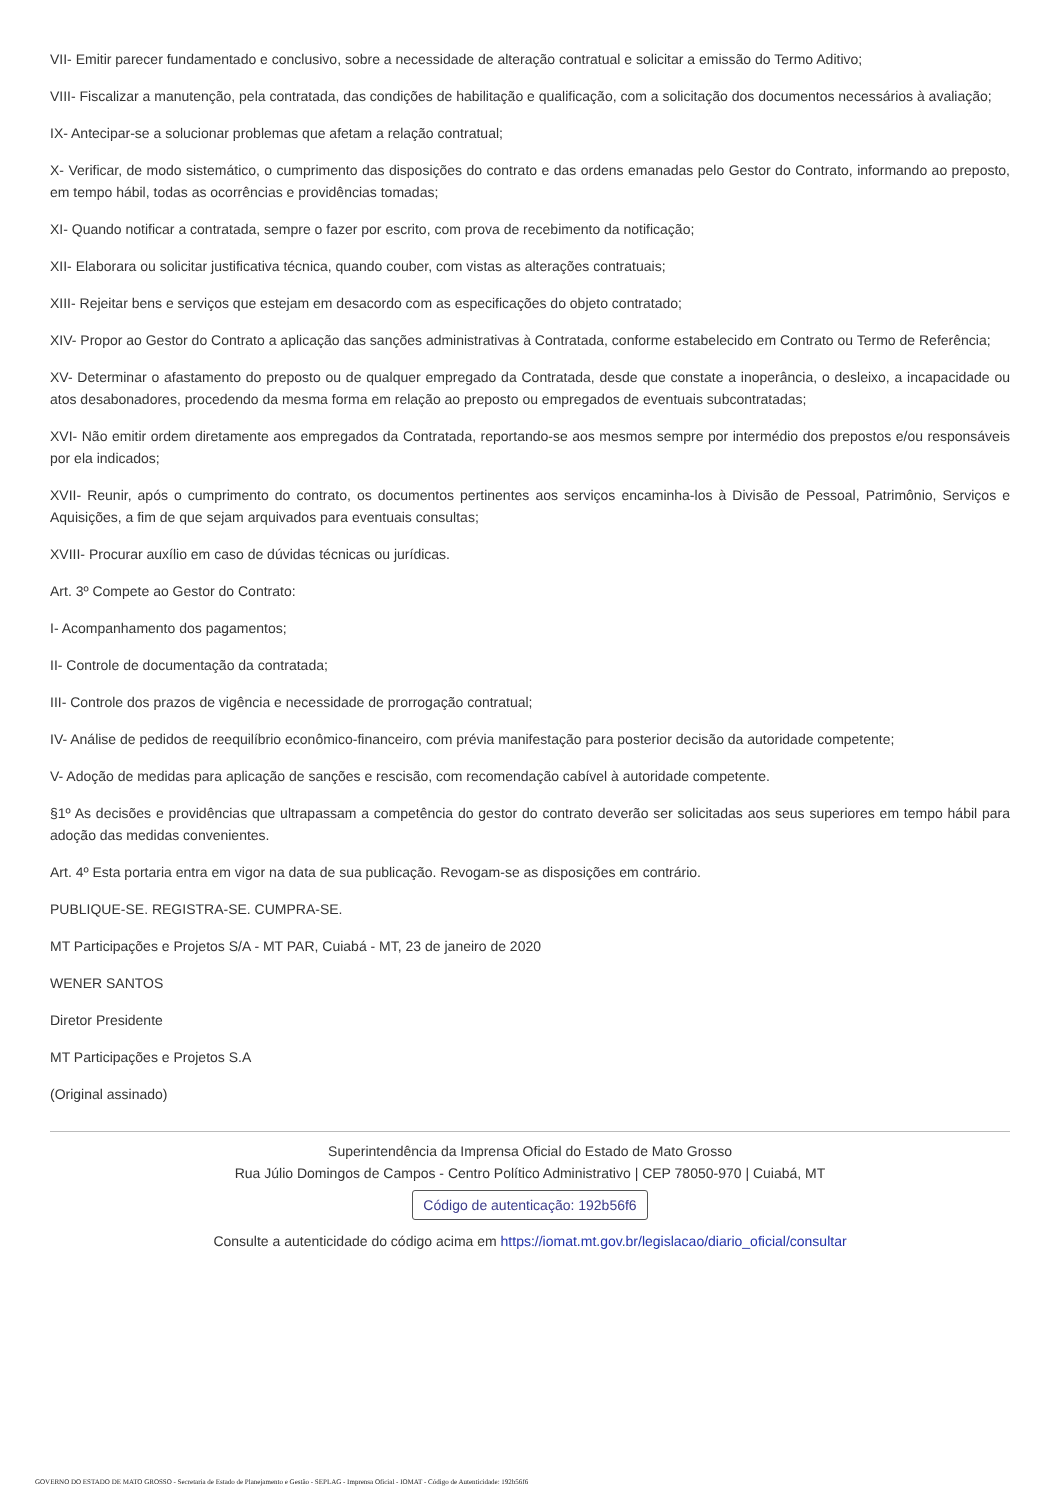VII- Emitir parecer fundamentado e conclusivo, sobre a necessidade de alteração contratual e solicitar a emissão do Termo Aditivo;
VIII- Fiscalizar a manutenção, pela contratada, das condições de habilitação e qualificação, com a solicitação dos documentos necessários à avaliação;
IX- Antecipar-se a solucionar problemas que afetam a relação contratual;
X- Verificar, de modo sistemático, o cumprimento das disposições do contrato e das ordens emanadas pelo Gestor do Contrato, informando ao preposto, em tempo hábil, todas as ocorrências e providências tomadas;
XI- Quando notificar a contratada, sempre o fazer por escrito, com prova de recebimento da notificação;
XII- Elaborara ou solicitar justificativa técnica, quando couber, com vistas as alterações contratuais;
XIII- Rejeitar bens e serviços que estejam em desacordo com as especificações do objeto contratado;
XIV- Propor ao Gestor do Contrato a aplicação das sanções administrativas à Contratada, conforme estabelecido em Contrato ou Termo de Referência;
XV- Determinar o afastamento do preposto ou de qualquer empregado da Contratada, desde que constate a inoperância, o desleixo, a incapacidade ou atos desabonadores, procedendo da mesma forma em relação ao preposto ou empregados de eventuais subcontratadas;
XVI- Não emitir ordem diretamente aos empregados da Contratada, reportando-se aos mesmos sempre por intermédio dos prepostos e/ou responsáveis por ela indicados;
XVII- Reunir, após o cumprimento do contrato, os documentos pertinentes aos serviços encaminha-los à Divisão de Pessoal, Patrimônio, Serviços e Aquisições, a fim de que sejam arquivados para eventuais consultas;
XVIII- Procurar auxílio em caso de dúvidas técnicas ou jurídicas.
Art. 3º Compete ao Gestor do Contrato:
I- Acompanhamento dos pagamentos;
II- Controle de documentação da contratada;
III- Controle dos prazos de vigência e necessidade de prorrogação contratual;
IV- Análise de pedidos de reequilíbrio econômico-financeiro, com prévia manifestação para posterior decisão da autoridade competente;
V- Adoção de medidas para aplicação de sanções e rescisão, com recomendação cabível à autoridade competente.
§1º As decisões e providências que ultrapassam a competência do gestor do contrato deverão ser solicitadas aos seus superiores em tempo hábil para adoção das medidas convenientes.
Art. 4º Esta portaria entra em vigor na data de sua publicação. Revogam-se as disposições em contrário.
PUBLIQUE-SE. REGISTRA-SE. CUMPRA-SE.
MT Participações e Projetos S/A - MT PAR, Cuiabá - MT, 23 de janeiro de 2020
WENER SANTOS
Diretor Presidente
MT Participações e Projetos S.A
(Original assinado)
Superintendência da Imprensa Oficial do Estado de Mato Grosso
Rua Júlio Domingos de Campos - Centro Político Administrativo | CEP 78050-970 | Cuiabá, MT
Código de autenticação: 192b56f6
Consulte a autenticidade do código acima em https://iomat.mt.gov.br/legislacao/diario_oficial/consultar
GOVERNO DO ESTADO DE MATO GROSSO - Secretaria de Estado de Planejamento e Gestão - SEPLAG - Imprensa Oficial - IOMAT - Código de Autenticidade: 192b56f6